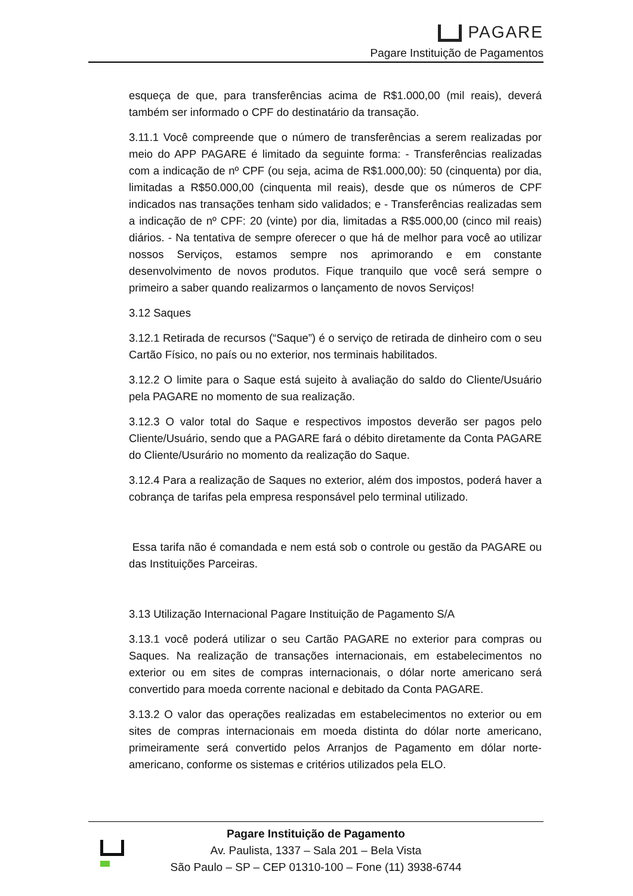PAGARE
Pagare Instituição de Pagamentos
esqueça de que, para transferências acima de R$1.000,00 (mil reais), deverá também ser informado o CPF do destinatário da transação.
3.11.1 Você compreende que o número de transferências a serem realizadas por meio do APP PAGARE é limitado da seguinte forma: - Transferências realizadas com a indicação de nº CPF (ou seja, acima de R$1.000,00): 50 (cinquenta) por dia, limitadas a R$50.000,00 (cinquenta mil reais), desde que os números de CPF indicados nas transações tenham sido validados; e - Transferências realizadas sem a indicação de nº CPF: 20 (vinte) por dia, limitadas a R$5.000,00 (cinco mil reais) diários. - Na tentativa de sempre oferecer o que há de melhor para você ao utilizar nossos Serviços, estamos sempre nos aprimorando e em constante desenvolvimento de novos produtos. Fique tranquilo que você será sempre o primeiro a saber quando realizarmos o lançamento de novos Serviços!
3.12 Saques
3.12.1 Retirada de recursos (“Saque”) é o serviço de retirada de dinheiro com o seu Cartão Físico, no país ou no exterior, nos terminais habilitados.
3.12.2 O limite para o Saque está sujeito à avaliação do saldo do Cliente/Usuário pela PAGARE no momento de sua realização.
3.12.3 O valor total do Saque e respectivos impostos deverão ser pagos pelo Cliente/Usuário, sendo que a PAGARE fará o débito diretamente da Conta PAGARE do Cliente/Usurário no momento da realização do Saque.
3.12.4 Para a realização de Saques no exterior, além dos impostos, poderá haver a cobrança de tarifas pela empresa responsável pelo terminal utilizado.
Essa tarifa não é comandada e nem está sob o controle ou gestão da PAGARE ou das Instituições Parceiras.
3.13 Utilização Internacional Pagare Instituição de Pagamento S/A
3.13.1 você poderá utilizar o seu Cartão PAGARE no exterior para compras ou Saques. Na realização de transações internacionais, em estabelecimentos no exterior ou em sites de compras internacionais, o dólar norte americano será convertido para moeda corrente nacional e debitado da Conta PAGARE.
3.13.2 O valor das operações realizadas em estabelecimentos no exterior ou em sites de compras internacionais em moeda distinta do dólar norte americano, primeiramente será convertido pelos Arranjos de Pagamento em dólar norte-americano, conforme os sistemas e critérios utilizados pela ELO.
Pagare Instituição de Pagamento
Av. Paulista, 1337 – Sala 201 – Bela Vista
São Paulo – SP – CEP 01310-100 – Fone (11) 3938-6744